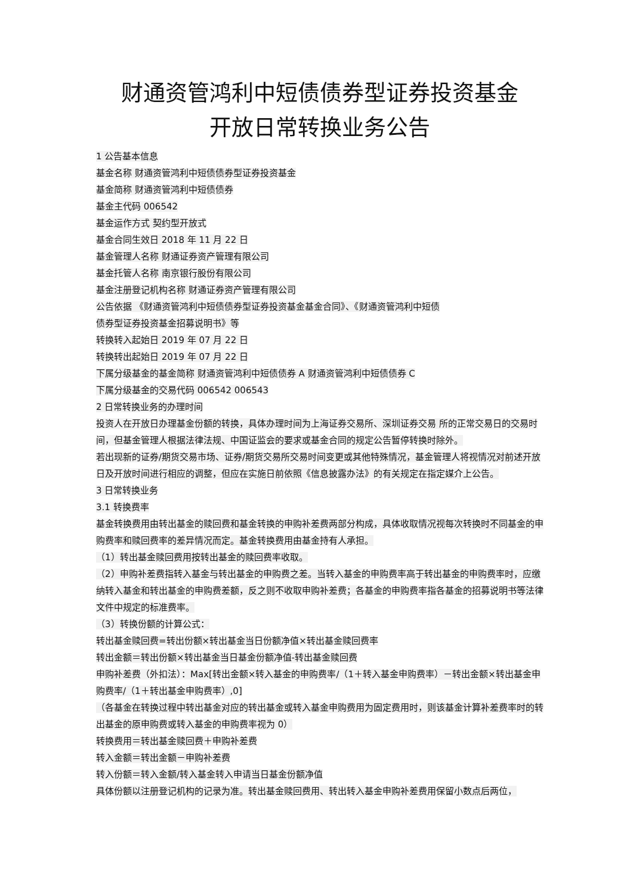财通资管鸿利中短债债券型证券投资基金
开放日常转换业务公告
1 公告基本信息
基金名称 财通资管鸿利中短债债券型证券投资基金
基金简称 财通资管鸿利中短债债券
基金主代码 006542
基金运作方式 契约型开放式
基金合同生效日 2018 年 11 月 22 日
基金管理人名称 财通证券资产管理有限公司
基金托管人名称 南京银行股份有限公司
基金注册登记机构名称 财通证券资产管理有限公司
公告依据 《财通资管鸿利中短债债券型证券投资基金基金合同》、《财通资管鸿利中短债
债券型证券投资基金招募说明书》等
转换转入起始日 2019 年 07 月 22 日
转换转出起始日 2019 年 07 月 22 日
下属分级基金的基金简称 财通资管鸿利中短债债券 A 财通资管鸿利中短债债券 C
下属分级基金的交易代码 006542 006543
2 日常转换业务的办理时间
投资人在开放日办理基金份额的转换，具体办理时间为上海证券交易所、深圳证券交易 所的正常交易日的交易时间，但基金管理人根据法律法规、中国证监会的要求或基金合同的规定公告暂停转换时除外。
若出现新的证券/期货交易市场、证券/期货交易所交易时间变更或其他特殊情况，基金管理人将视情况对前述开放日及开放时间进行相应的调整，但应在实施日前依照《信息披露办法》的有关规定在指定媒介上公告。
3 日常转换业务
3.1 转换费率
基金转换费用由转出基金的赎回费和基金转换的申购补差费两部分构成，具体收取情况视每次转换时不同基金的申购费率和赎回费率的差异情况而定。基金转换费用由基金持有人承担。
（1）转出基金赎回费用按转出基金的赎回费率收取。
（2）申购补差费指转入基金与转出基金的申购费之差。当转入基金的申购费率高于转出基金的申购费率时，应缴纳转入基金和转出基金的申购费差额，反之则不收取申购补差费；各基金的申购费率指各基金的招募说明书等法律文件中规定的标准费率。
（3）转换份额的计算公式：
转出基金赎回费=转出份额×转出基金当日份额净值×转出基金赎回费率
转出金额＝转出份额×转出基金当日基金份额净值-转出基金赎回费
申购补差费（外扣法）：Max[转出金额×转入基金的申购费率/（1＋转入基金申购费率）－转出金额×转出基金申购费率/（1＋转出基金申购费率）,0]
（各基金在转换过程中转出基金对应的转出基金或转入基金申购费用为固定费用时，则该基金计算补差费率时的转出基金的原申购费或转入基金的申购费率视为 0）
转换费用＝转出基金赎回费＋申购补差费
转入金额＝转出金额－申购补差费
转入份额＝转入金额/转入基金转入申请当日基金份额净值
具体份额以注册登记机构的记录为准。转出基金赎回费用、转出转入基金申购补差费用保留小数点后两位，